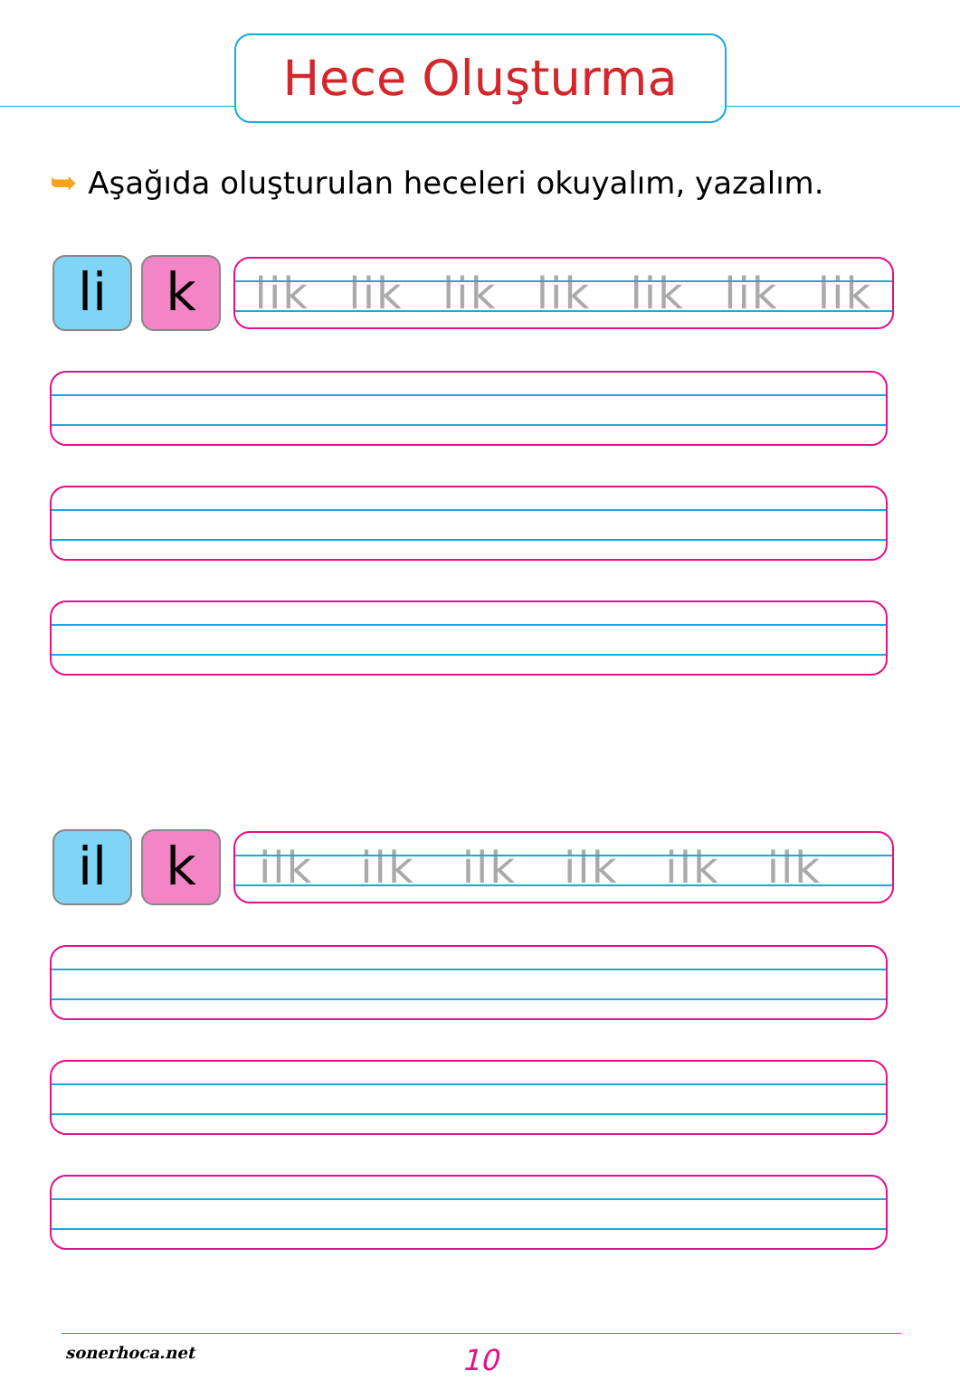Hece Oluşturma
➥ Aşağıda oluşturulan heceleri okuyalım, yazalım.
li k
lik lik lik lik lik lik lik
il k
ilk ilk ilk ilk ilk ilk
sonerhoca.net 10